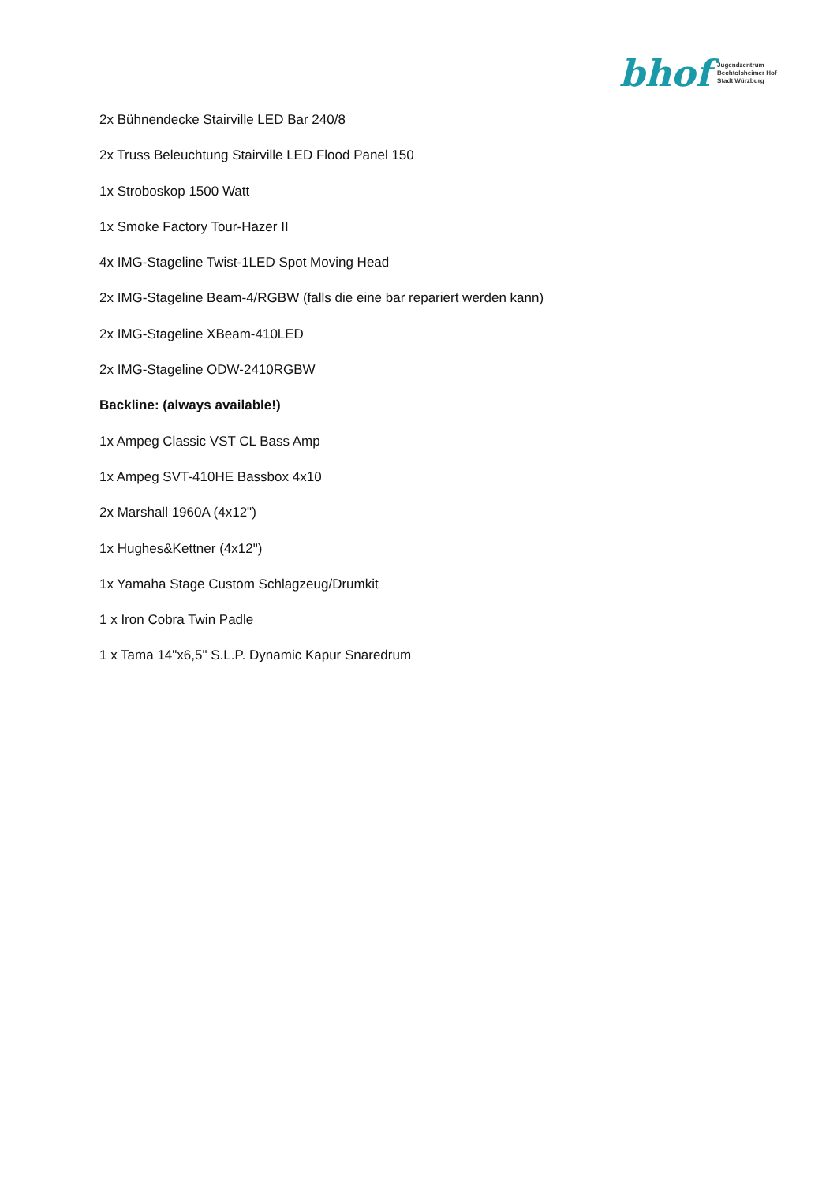bhof Jugendzentrum
Bechtolsheimer Hof
Stadt Würzburg
2x Bühnendecke Stairville LED Bar 240/8
2x Truss Beleuchtung Stairville LED Flood Panel 150
1x Stroboskop 1500 Watt
1x Smoke Factory Tour-Hazer II
4x IMG-Stageline Twist-1LED Spot Moving Head
2x IMG-Stageline Beam-4/RGBW (falls die eine bar repariert werden kann)
2x IMG-Stageline XBeam-410LED
2x IMG-Stageline ODW-2410RGBW
Backline: (always available!)
1x Ampeg Classic VST CL Bass Amp
1x Ampeg SVT-410HE Bassbox 4x10
2x Marshall 1960A (4x12")
1x Hughes&Kettner (4x12")
1x Yamaha Stage Custom Schlagzeug/Drumkit
1 x Iron Cobra Twin Padle
1 x Tama 14"x6,5" S.L.P. Dynamic Kapur Snaredrum